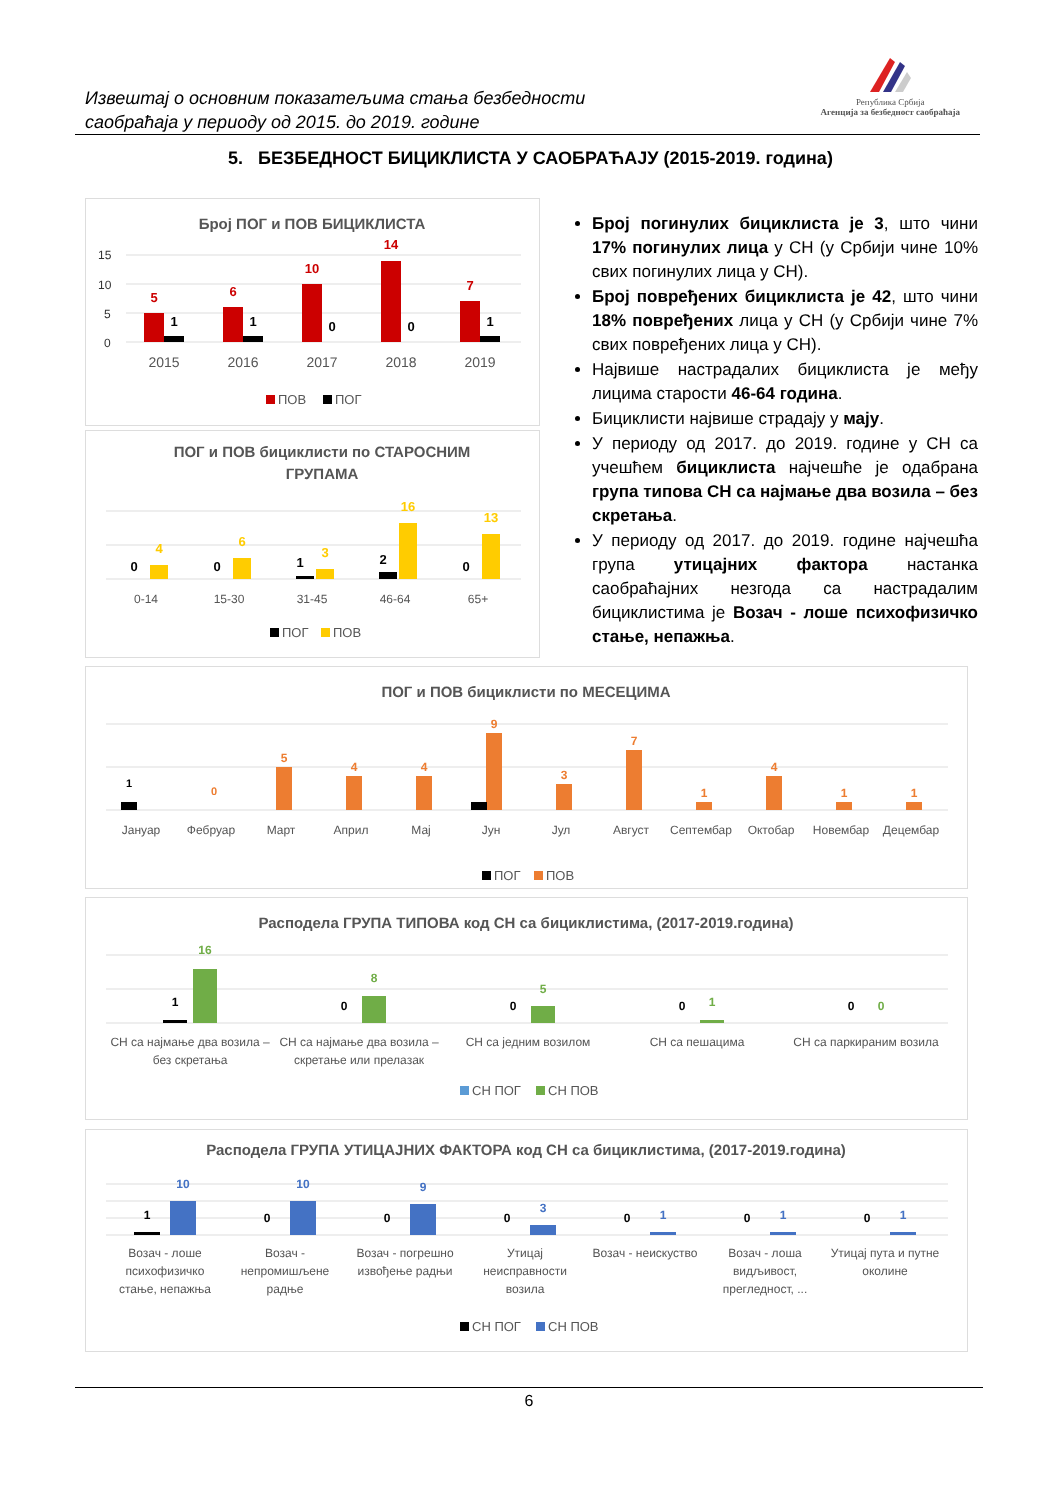Извештај о основним показатељима стања безбедности
саобраћаја у периоду од 2015. до 2019. године
Република Србија
Агенција за безбедност саобраћаја
5. БЕЗБЕДНОСТ БИЦИКЛИСТА У САОБРАЋАЈУ (2015-2019. година)
Број ПОГ и ПОВ БИЦИКЛИСТА
15
10
5
0
5
6
10
14
7
1
1
0
0
1
2015
2016
2017
2018
2019
ПОВ
ПОГ
ПОГ и ПОВ бициклисти по СТАРОСНИМ
ГРУПАМА
4
6
3
16
13
0
0
1
2
0
0-14
15-30
31-45
46-64
65+
ПОГ
ПОВ
Број погинулих бициклиста је 3, што чини 17% погинулих лица у СН (у Србији чине 10% свих погинулих лица у СН).
Број повређених бициклиста је 42, што чини 18% повређених лица у СН (у Србији чине 7% свих повређених лица у СН).
Највише настрадалих бициклиста је међу лицима старости 46-64 година.
Бициклисти највише страдају у мају.
У периоду од 2017. до 2019. године у СН са учешћем бициклиста најчешће је одабрана група типова СН са најмање два возила – без скретања.
У периоду од 2017. до 2019. године најчешћа група утицајних фактора настанка саобраћајних незгода са настрадалим бициклистима је Возач - лоше психофизичко стање, непажња.
ПОГ и ПОВ бициклисти по МЕСЕЦИМА
1
0
Јануар
Фебруар
Март
Април
Мај
Јун
Јул
Август
Септембар
Октобар
Новембар
Децембар
5
4
4
9
3
7
1
4
1
1
ПОГ
ПОВ
Расподела ГРУПА ТИПОВА код СН са бициклистима, (2017-2019.година)
16
8
5
1
0
1
0
0
0
0
СН са најмање два возила –
без скретања
СН са најмање два возила –
скретање или прелазак
СН са једним возилом
СН са пешацима
СН са паркираним возила
СН ПОГ
СН ПОВ
Расподела ГРУПА УТИЦАЈНИХ ФАКТОРА код СН са бициклистима, (2017-2019.година)
10
10
9
3
1
1
1
1
0
0
0
0
0
0
Возач - лоше
психофизичко
стање, непажња
Возач -
непромишљене
радње
Возач - погрешно
извођење радњи
Утицај
неисправности
возила
Возач - неискуство
Возач - лоша
видљивост,
прегледност, ...
Утицај пута и путне
околине
СН ПОГ
СН ПОВ
6